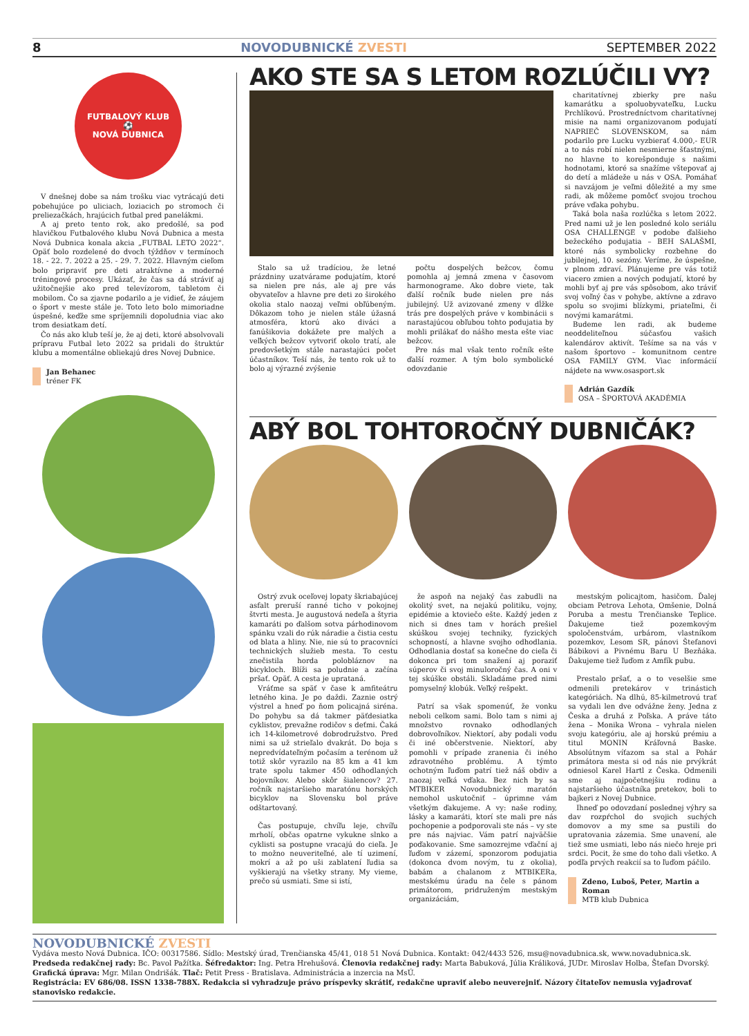8 NOVODUBNICKÉ ZVESTI SEPTEMBER 2022
FUTBALOVÝ KLUB
⚽
NOVÁ DUBNICA
V dnešnej dobe sa nám trošku viac vytrácajú deti pobehujúce po uliciach, loziacich po stromoch či preliezačkách, hrajúcich futbal pred panelákmi.
A aj preto tento rok, ako predošlé, sa pod hlavičkou Futbalového klubu Nová Dubnica a mesta Nová Dubnica konala akcia „FUTBAL LETO 2022“. Opäť bolo rozdelené do dvoch týždňov v termínoch 18. - 22. 7. 2022 a 25. - 29. 7. 2022. Hlavným cieľom bolo pripraviť pre deti atraktívne a moderné tréningové procesy. Ukázať, že čas sa dá stráviť aj užitočnejšie ako pred televízorom, tabletom či mobilom. Čo sa zjavne podarilo a je vidieť, že záujem o šport v meste stále je. Toto leto bolo mimoriadne úspešné, keďže sme spríjemnili dopoludnia viac ako trom desiatkam detí.
Čo nás ako klub teší je, že aj deti, ktoré absolvovali prípravu Futbal leto 2022 sa pridali do štruktúr klubu a momentálne obliekajú dres Novej Dubnice.
Jan Behanec
tréner FK
AKO STE SA S LETOM ROZLÚČILI VY?
Stalo sa už tradíciou, že letné prázdniny uzatvárame podujatím, ktoré sa nielen pre nás, ale aj pre vás obyvateľov a hlavne pre deti zo širokého okolia stalo naozaj veľmi obľúbeným. Dôkazom toho je nielen stále úžasná atmosféra, ktorú ako diváci a fanúšikovia dokážete pre malých a veľkých bežcov vytvoriť okolo tratí, ale predovšetkým stále narastajúci počet účastníkov. Teší nás, že tento rok už to bolo aj výrazné zvýšenie
počtu dospelých bežcov, čomu pomohla aj jemná zmena v časovom harmonograme. Ako dobre viete, tak ďalší ročník bude nielen pre nás jubilejný. Už avizované zmeny v dĺžke trás pre dospelých práve v kombinácii s narastajúcou obľubou tohto podujatia by mohli prilákať do nášho mesta ešte viac bežcov.
Pre nás mal však tento ročník ešte ďalší rozmer. A tým bolo symbolické odovzdanie
charitatívnej zbierky pre našu kamarátku a spoluobyvateľku, Lucku Prchlíkovú. Prostredníctvom charitatívnej misie na nami organizovanom podujatí NAPRIEČ SLOVENSKOM, sa nám podarilo pre Lucku vyzbierať 4.000,- EUR a to nás robí nielen nesmierne šťastnými, no hlavne to korešponduje s našimi hodnotami, ktoré sa snažíme vštepovať aj do detí a mládeže u nás v OSA. Pomáhať si navzájom je veľmi dôležité a my sme radi, ak môžeme pomôcť svojou trochou práve vďaka pohybu.
Taká bola naša rozlúčka s letom 2022. Pred nami už je len posledné kolo seriálu OSA CHALLENGE v podobe ďalšieho bežeckého podujatia – BEH SALAŠMI, ktoré nás symbolicky rozbehne do jubilejnej, 10. sezóny. Veríme, že úspešne, v plnom zdraví. Plánujeme pre vás totiž viacero zmien a nových podujatí, ktoré by mohli byť aj pre vás spôsobom, ako tráviť svoj voľný čas v pohybe, aktívne a zdravo spolu so svojimi blízkymi, priateľmi, či novými kamarátmi.
Budeme len radi, ak budeme neoddeliteľnou súčasťou vašich kalendárov aktivít. Tešíme sa na vás v našom športovo – komunitnom centre OSA FAMILY GYM. Viac informácií nájdete na www.osasport.sk
Adrián Gazdík
OSA – ŠPORTOVÁ AKADÉMIA
ABÝ BOL TOHTOROČNÝ DUBNIČÁK?
Ostrý zvuk oceľovej lopaty škriabajúcej asfalt preruší ranné ticho v pokojnej štvrti mesta. Je augustová nedeľa a štyria kamaráti po ďalšom sotva párhodinovom spánku vzali do rúk náradie a čistia cestu od blata a hliny. Nie, nie sú to pracovníci technických služieb mesta. To cestu znečistila horda polobláznov na bicykloch. Blíži sa poludnie a začína pršať. Opäť. A cesta je uprataná.
Vráťme sa späť v čase k amfiteátru letného kina. Je po daždi. Zaznie ostrý výstrel a hneď po ňom policajná siréna. Do pohybu sa dá takmer päťdesiatka cyklistov, prevažne rodičov s deťmi. Čaká ich 14-kilometrové dobrodružstvo. Pred nimi sa už strieľalo dvakrát. Do boja s nepredvídateľným počasím a terénom už totiž skôr vyrazilo na 85 km a 41 km trate spolu takmer 450 odhodlaných bojovníkov. Alebo skôr šialencov? 27. ročník najstaršieho maratónu horských bicyklov na Slovensku bol práve odštartovaný.
Čas postupuje, chvíľu leje, chvíľu mrholí, občas opatrne vykukne slnko a cyklisti sa postupne vracajú do cieľa. Je to možno neuveriteľné, ale tí uzimení, mokrí a až po uši zablatení ľudia sa vyškierajú na všetky strany. My vieme, prečo sú usmiati. Sme si istí,
že aspoň na nejaký čas zabudli na okolitý svet, na nejakú politiku, vojny, epidémie a ktoviečo ešte. Každý jeden z nich si dnes tam v horách prešiel skúškou svojej techniky, fyzických schopností, a hlavne svojho odhodlania. Odhodlania dostať sa konečne do cieľa či dokonca pri tom snažení aj poraziť súperov či svoj minuloročný čas. A oni v tej skúške obstáli. Skladáme pred nimi pomyselný klobúk. Veľký rešpekt.
Patrí sa však spomenúť, že vonku neboli celkom sami. Bolo tam s nimi aj množstvo rovnako odhodlaných dobrovoľníkov. Niektorí, aby podali vodu či iné občerstvenie. Niektorí, aby pomohli v prípade zranenia či iného zdravotného problému. A týmto ochotným ľuďom patrí tiež náš obdiv a naozaj veľká vďaka. Bez nich by sa MTBIKER Novodubnický maratón nemohol uskutočniť – úprimne vám všetkým ďakujeme. A vy: naše rodiny, lásky a kamaráti, ktorí ste mali pre nás pochopenie a podporovali ste nás – vy ste pre nás najviac. Vám patrí najväčšie poďakovanie. Sme samozrejme vďační aj ľuďom v zázemí, sponzorom podujatia (dokonca dvom novým, tu z okolia), babám a chalanom z MTBIKERa, mestskému úradu na čele s pánom primátorom, pridruženým mestským organizáciám,
mestským policajtom, hasičom. Ďalej obciam Petrova Lehota, Omšenie, Dolná Poruba a mestu Trenčianske Teplice. Ďakujeme tiež pozemkovým spoločenstvám, urbárom, vlastníkom pozemkov, Lesom SR, pánovi Štefanovi Bábikovi a Pivnému Baru U Bezňáka. Ďakujeme tiež ľuďom z Amfík pubu.
Prestalo pršať, a o to veselšie sme odmenili pretekárov v trinástich kategóriách. Na dlhú, 85-kilmetrovú trať sa vydali len dve odvážne ženy. Jedna z Česka a druhá z Poľska. A práve táto žena – Monika Wrona – vyhrala nielen svoju kategóriu, ale aj horskú prémiu a titul MONIN Kráľovná Baske. Absolútnym víťazom sa stal a Pohár primátora mesta si od nás nie prvýkrát odniesol Karel Hartl z Česka. Odmenili sme aj najpočetnejšiu rodinu a najstaršieho účastníka pretekov, boli to bajkeri z Novej Dubnice.
Ihneď po odovzdaní poslednej výhry sa dav rozpŕchol do svojich suchých domovov a my sme sa pustili do upratovania zázemia. Sme unavení, ale tiež sme usmiati, lebo nás niečo hreje pri srdci. Pocit, že sme do toho dali všetko. A podľa prvých reakcií sa to ľuďom páčilo.
Zdeno, Luboš, Peter, Martin a Roman
MTB klub Dubnica
NOVODUBNICKÉ ZVESTI
Vydáva mesto Nová Dubnica. IČO: 00317586. Sídlo: Mestský úrad, Trenčianska 45/41, 018 51 Nová Dubnica. Kontakt: 042/4433 526, msu@novadubnica.sk, www.novadubnica.sk.
Predseda redakčnej rady: Bc. Pavol Pažítka. Šéfredaktor: Ing. Petra Hrehušová. Členovia redakčnej rady: Marta Babuková, Júlia Králiková, JUDr. Miroslav Holba, Štefan Dvorský.
Grafická úprava: Mgr. Milan Ondrišák. Tlač: Petit Press - Bratislava. Administrácia a inzercia na MsÚ.
Registrácia: EV 686/08. ISSN 1338-788X. Redakcia si vyhradzuje právo príspevky skrátiť, redakčne upraviť alebo neuverejniť. Názory čitateľov nemusia vyjadrovať stanovisko redakcie.